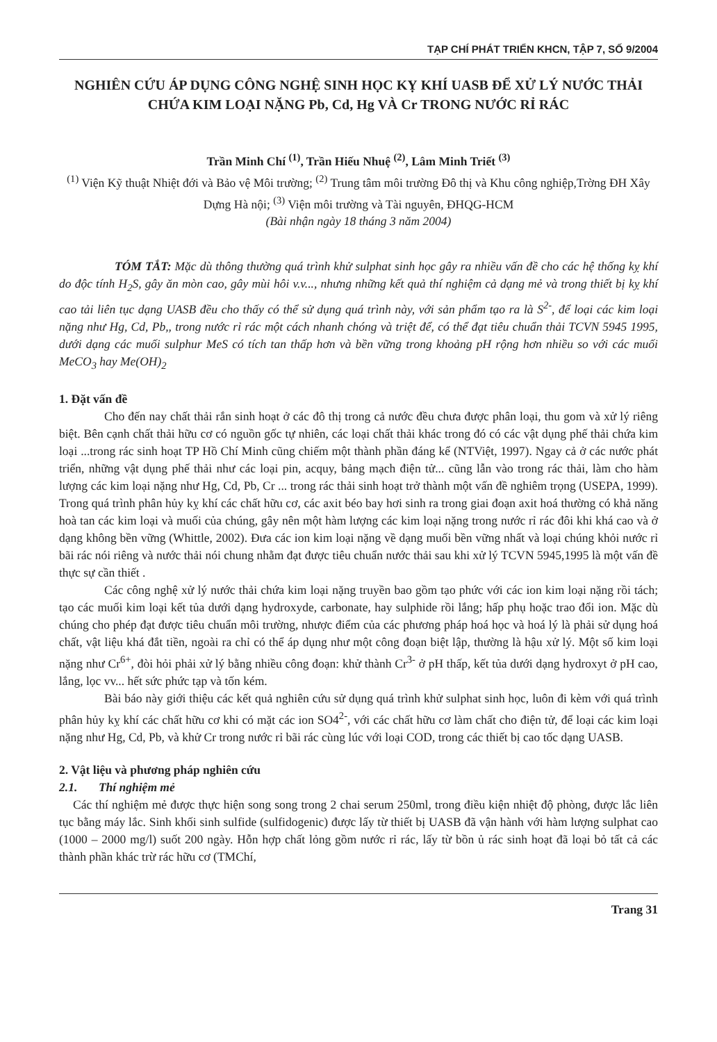TẠP CHÍ PHÁT TRIỂN KHCN, TẬP 7, SỐ 9/2004
NGHIÊN CỨU ÁP DỤNG CÔNG NGHỆ SINH HỌC KỴ KHÍ UASB ĐỂ XỬ LÝ NƯỚC THẢI CHỨA KIM LOẠI NẶNG Pb, Cd, Hg VÀ Cr TRONG NƯỚC RỈ RÁC
Trần Minh Chí <sup>(1)</sup>, Trần Hiếu Nhuệ <sup>(2)</sup>, Lâm Minh Triết <sup>(3)</sup>
<sup>(1)</sup> Viện Kỹ thuật Nhiệt đới và Bảo vệ Môi trường; <sup>(2)</sup> Trung tâm môi trường Đô thị và Khu công nghiệp,Trờng ĐH Xây Dựng Hà nội; <sup>(3)</sup> Viện môi trường và Tài nguyên, ĐHQG-HCM
(Bài nhận ngày 18 tháng 3 năm 2004)
TÓM TẮT: Mặc dù thông thường quá trình khử sulphat sinh học gây ra nhiều vấn đề cho các hệ thống kỵ khí do độc tính H<sub>2</sub>S, gây ăn mòn cao, gây mùi hôi v.v..., nhưng những kết quả thí nghiệm cả dạng mẻ và trong thiết bị kỵ khí cao tải liên tục dạng UASB đều cho thấy có thể sử dụng quá trình này, với sản phẩm tạo ra là S<sup>2-</sup>, để loại các kim loại nặng như Hg, Cd, Pb,, trong nước rỉ rác một cách nhanh chóng và triệt để, có thể đạt tiêu chuẩn thải TCVN 5945 1995, dưới dạng các muối sulphur MeS có tích tan thấp hơn và bền vững trong khoảng pH rộng hơn nhiều so với các muối MeCO<sub>3</sub> hay Me(OH)<sub>2</sub>
1. Đặt vấn đề
Cho đến nay chất thải rắn sinh hoạt ở các đô thị trong cả nước đều chưa được phân loại, thu gom và xử lý riêng biệt. Bên cạnh chất thải hữu cơ có nguồn gốc tự nhiên, các loại chất thải khác trong đó có các vật dụng phế thải chứa kim loại ...trong rác sinh hoạt TP Hồ Chí Minh cũng chiếm một thành phần đáng kể (NTViệt, 1997). Ngay cả ở các nước phát triển, những vật dụng phế thải như các loại pin, acquy, bảng mạch điện tử... cũng lẫn vào trong rác thải, làm cho hàm lượng các kim loại nặng như Hg, Cd, Pb, Cr ... trong rác thải sinh hoạt trở thành một vấn đề nghiêm trọng (USEPA, 1999). Trong quá trình phân hủy kỵ khí các chất hữu cơ, các axit béo bay hơi sinh ra trong giai đoạn axit hoá thường có khả năng hoà tan các kim loại và muối của chúng, gây nên một hàm lượng các kim loại nặng trong nước rỉ rác đôi khi khá cao và ở dạng không bền vững (Whittle, 2002). Đưa các ion kim loại nặng về dạng muối bền vững nhất và loại chúng khỏi nước rỉ bãi rác nói riêng và nước thải nói chung nhằm đạt được tiêu chuẩn nước thải sau khi xử lý TCVN 5945,1995 là một vấn đề thực sự cần thiết .
Các công nghệ xử lý nước thải chứa kim loại nặng truyền bao gồm tạo phức với các ion kim loại nặng rồi tách; tạo các muối kim loại kết tủa dưới dạng hydroxyde, carbonate, hay sulphide rồi lắng; hấp phụ hoặc trao đổi ion. Mặc dù chúng cho phép đạt được tiêu chuẩn môi trường, nhược điểm của các phương pháp hoá học và hoá lý là phải sử dụng hoá chất, vật liệu khá đắt tiền, ngoài ra chỉ có thể áp dụng như một công đoạn biệt lập, thường là hậu xử lý. Một số kim loại nặng như Cr<sup>6+</sup>, đòi hỏi phải xử lý bằng nhiều công đoạn: khử thành Cr<sup>3-</sup> ở pH thấp, kết tủa dưới dạng hydroxyt ở pH cao, lắng, lọc vv... hết sức phức tạp và tốn kém.
Bài báo này giới thiệu các kết quả nghiên cứu sử dụng quá trình khử sulphat sinh học, luôn đi kèm với quá trình phân hủy kỵ khí các chất hữu cơ khi có mặt các ion SO4<sup>2-</sup>, với các chất hữu cơ làm chất cho điện tử, để loại các kim loại nặng như Hg, Cd, Pb, và khử Cr trong nước rỉ bãi rác cùng lúc với loại COD, trong các thiết bị cao tốc dạng UASB.
2. Vật liệu và phương pháp nghiên cứu
2.1. Thí nghiệm mẻ
Các thí nghiệm mẻ được thực hiện song song trong 2 chai serum 250ml, trong điều kiện nhiệt độ phòng, được lắc liên tục bằng máy lắc. Sinh khối sinh sulfide (sulfidogenic) được lấy từ thiết bị UASB đã vận hành với hàm lượng sulphat cao (1000 – 2000 mg/l) suốt 200 ngày. Hỗn hợp chất lỏng gồm nước rỉ rác, lấy từ bồn ủ rác sinh hoạt đã loại bỏ tất cả các thành phần khác trừ rác hữu cơ (TMChí,
Trang 31